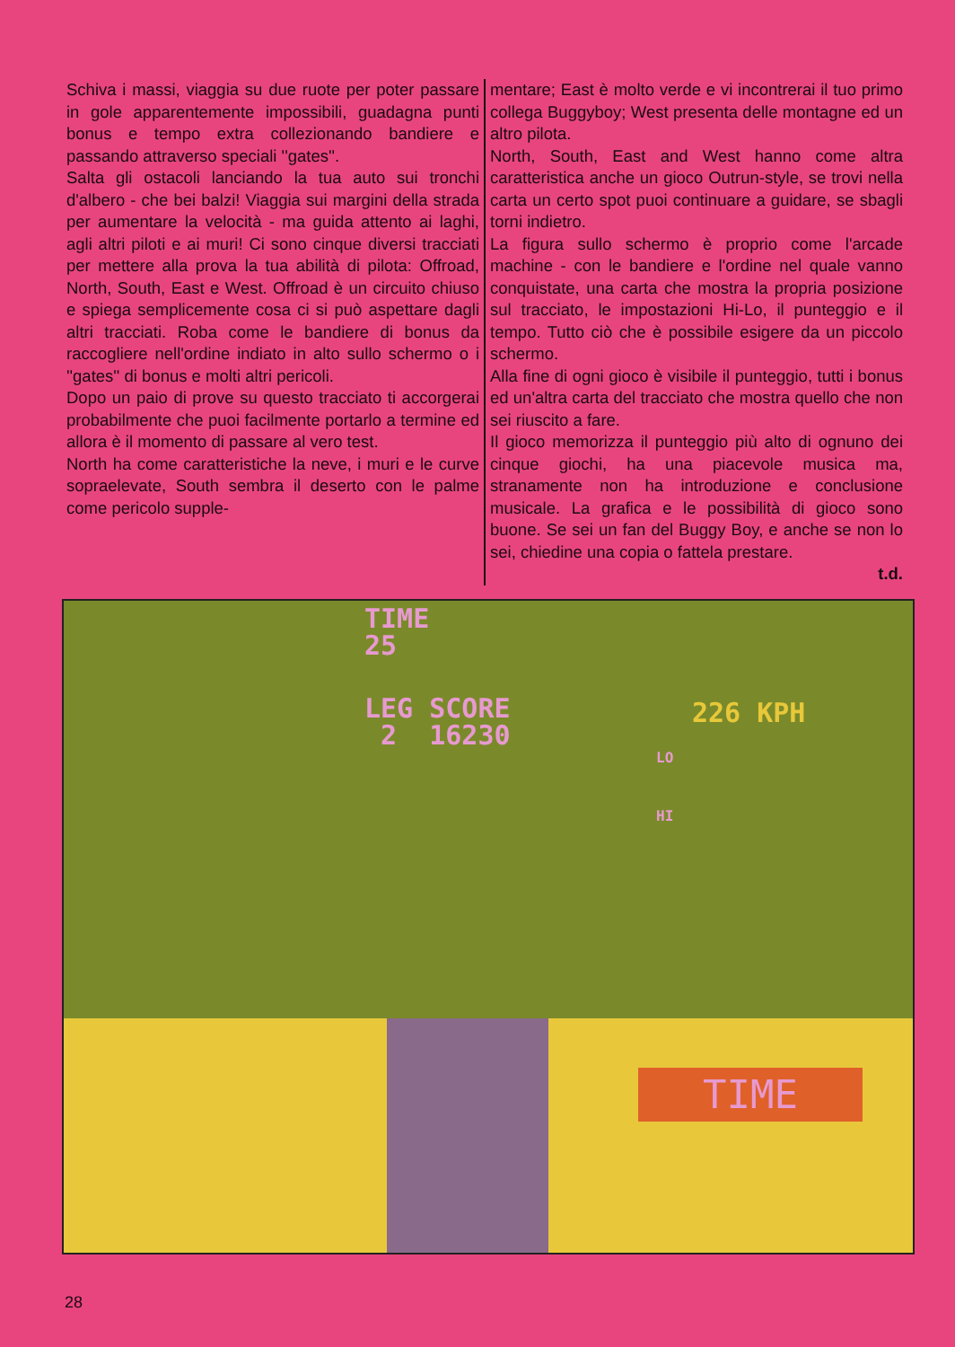Schiva i massi, viaggia su due ruote per poter passare in gole apparentemente impossibili, guadagna punti bonus e tempo extra collezionando bandiere e passando attraverso speciali ''gates''.
Salta gli ostacoli lanciando la tua auto sui tronchi d'albero - che bei balzi! Viaggia sui margini della strada per aumentare la velocità - ma guida attento ai laghi, agli altri piloti e ai muri! Ci sono cinque diversi tracciati per mettere alla prova la tua abilità di pilota: Offroad, North, South, East e West. Offroad è un circuito chiuso e spiega semplicemente cosa ci si può aspettare dagli altri tracciati. Roba come le bandiere di bonus da raccogliere nell'ordine indiato in alto sullo schermo o i ''gates'' di bonus e molti altri pericoli.
Dopo un paio di prove su questo tracciato ti accorgerai probabilmente che puoi facilmente portarlo a termine ed allora è il momento di passare al vero test.
North ha come caratteristiche la neve, i muri e le curve sopraelevate, South sembra il deserto con le palme come pericolo supple-
mentare; East è molto verde e vi incontrerai il tuo primo collega Buggyboy; West presenta delle montagne ed un altro pilota.
North, South, East and West hanno come altra caratteristica anche un gioco Outrun-style, se trovi nella carta un certo spot puoi continuare a guidare, se sbagli torni indietro.
La figura sullo schermo è proprio come l'arcade machine - con le bandiere e l'ordine nel quale vanno conquistate, una carta che mostra la propria posizione sul tracciato, le impostazioni Hi-Lo, il punteggio e il tempo. Tutto ciò che è possibile esigere da un piccolo schermo.
Alla fine di ogni gioco è visibile il punteggio, tutti i bonus ed un'altra carta del tracciato che mostra quello che non sei riuscito a fare.
Il gioco memorizza il punteggio più alto di ognuno dei cinque giochi, ha una piacevole musica ma, stranamente non ha introduzione e conclusione musicale. La grafica e le possibilità di gioco sono buone. Se sei un fan del Buggy Boy, e anche se non lo sei, chiedine una copia o fattela prestare.
t.d.
TIME
25
LEG SCORE
2 16230
226 KPH
LO
HI
TIME
28